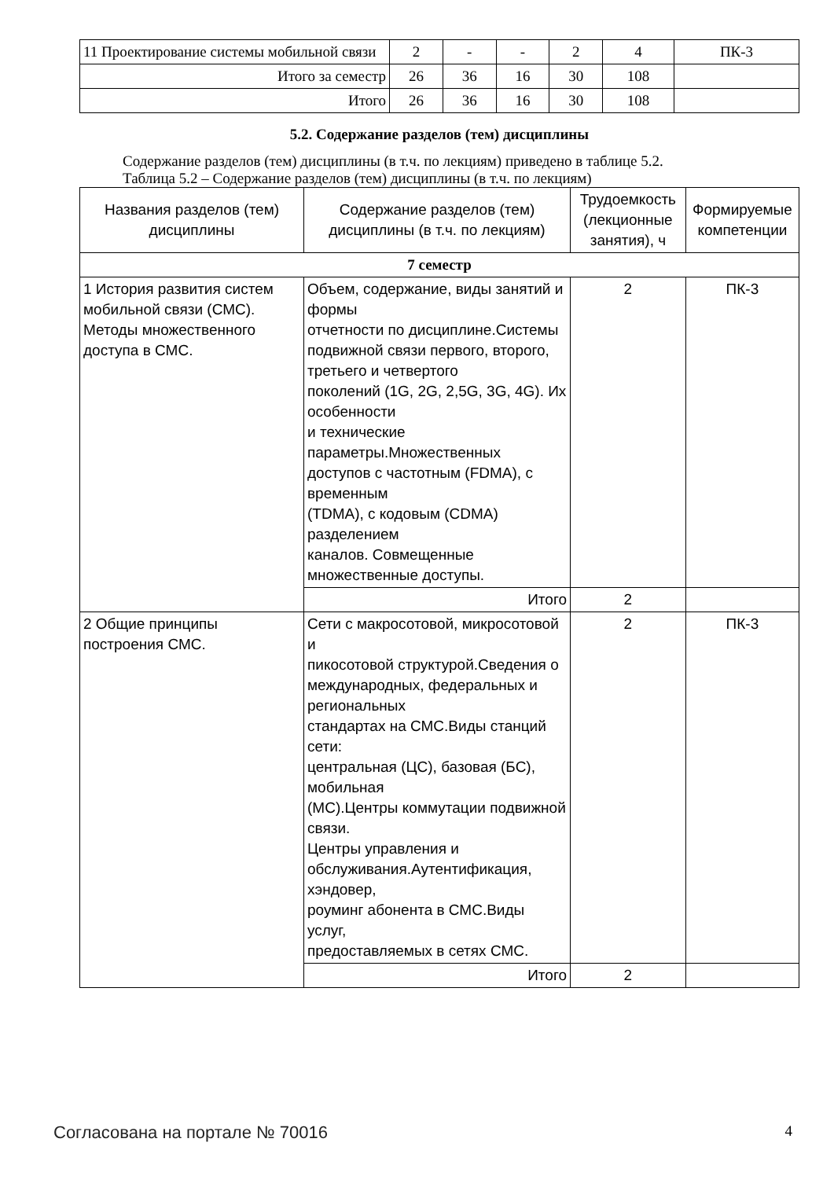| 11 Проектирование системы мобильной связи | 2 | - | - | 2 | 4 | ПК-3 |
| Итого за семестр | 26 | 36 | 16 | 30 | 108 | |
| Итого | 26 | 36 | 16 | 30 | 108 | |
5.2. Содержание разделов (тем) дисциплины
Содержание разделов (тем) дисциплины (в т.ч. по лекциям) приведено в таблице 5.2.
Таблица 5.2 – Содержание разделов (тем) дисциплины (в т.ч. по лекциям)
| Названия разделов (тем) дисциплины | Содержание разделов (тем) дисциплины (в т.ч. по лекциям) | Трудоемкость (лекционные занятия), ч | Формируемые компетенции |
| --- | --- | --- | --- |
| 7 семестр | | | |
| 1 История развития систем мобильной связи (СМС). Методы множественного доступа в СМС. | Объем, содержание, виды занятий и формы отчетности по дисциплине.Системы подвижной связи первого, второго, третьего и четвертого поколений (1G, 2G, 2,5G, 3G, 4G). Их особенности и технические параметры.Множественных доступов с частотным (FDMA), с временным (TDMA), с кодовым (CDMA) разделением каналов. Совмещенные множественные доступы. | 2 | ПК-3 |
| | Итого | 2 | |
| 2 Общие принципы построения СМС. | Сети с макросотовой, микросотовой и пикосотовой структурой.Сведения о международных, федеральных и региональных стандартах на СМС.Виды станций сети: центральная (ЦС), базовая (БС), мобильная (МС).Центры коммутации подвижной связи. Центры управления и обслуживания.Аутентификация, хэндовер, роуминг абонента в СМС.Виды услуг, предоставляемых в сетях СМС. | 2 | ПК-3 |
| | Итого | 2 | |
Согласована на портале № 70016 4